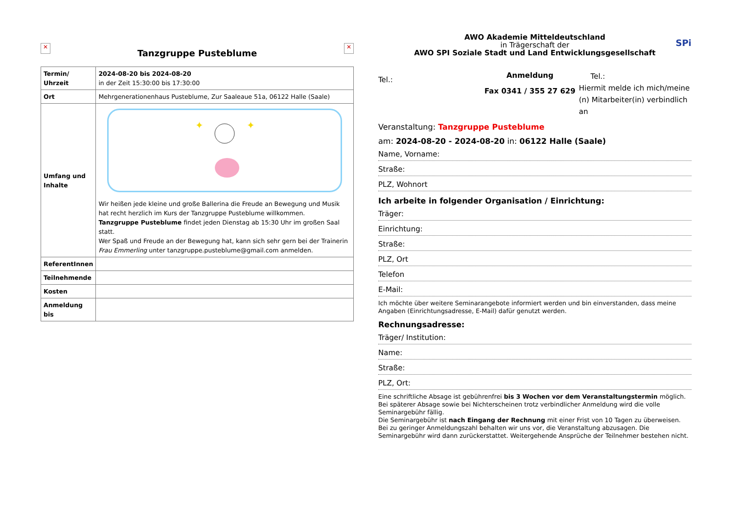✕
Tanzgruppe Pusteblume
✕
| Termin/ Uhrzeit | 2024-08-20 bis 2024-08-20 in der Zeit 15:30:00 bis 17:30:00 |
| Ort | Mehrgenerationenhaus Pusteblume, Zur Saaleaue 51a, 06122 Halle (Saale) |
| Umfang und Inhalte | ✦ ✦ Wir heißen jede kleine und große Ballerina die Freude an Bewegung und Musik hat recht herzlich im Kurs der Tanzgruppe Pusteblume willkommen. Tanzgruppe Pusteblume findet jeden Dienstag ab 15:30 Uhr im großen Saal statt. Wer Spaß und Freude an der Bewegung hat, kann sich sehr gern bei der Trainerin Frau Emmerling unter tanzgruppe.pusteblume@gmail.com anmelden. |
| ReferentInnen | |
| Teilnehmende | |
| Kosten | |
| Anmeldung bis | |
AWO Akademie Mitteldeutschland
in Trägerschaft der
AWO SPI Soziale Stadt und Land Entwicklungsgesellschaft
SPi
Tel.:
Anmeldung
Fax 0341 / 355 27 629
Tel.:
Hiermit melde ich mich/meine (n) Mitarbeiter(in) verbindlich an
Veranstaltung: Tanzgruppe Pusteblume
am: 2024-08-20 - 2024-08-20 in: 06122 Halle (Saale)
Name, Vorname:
Straße:
PLZ, Wohnort
Ich arbeite in folgender Organisation / Einrichtung:
Träger:
Einrichtung:
Straße:
PLZ, Ort
Telefon
E-Mail:
Ich möchte über weitere Seminarangebote informiert werden und bin einverstanden, dass meine Angaben (Einrichtungsadresse, E-Mail) dafür genutzt werden.
Rechnungsadresse:
Träger/ Institution:
Name:
Straße:
PLZ, Ort:
Eine schriftliche Absage ist gebührenfrei bis 3 Wochen vor dem Veranstaltungstermin möglich. Bei späterer Absage sowie bei Nichterscheinen trotz verbindlicher Anmeldung wird die volle Seminargebühr fällig.
Die Seminargebühr ist nach Eingang der Rechnung mit einer Frist von 10 Tagen zu überweisen. Bei zu geringer Anmeldungszahl behalten wir uns vor, die Veranstaltung abzusagen. Die Seminargebühr wird dann zurückerstattet. Weitergehende Ansprüche der Teilnehmer bestehen nicht.